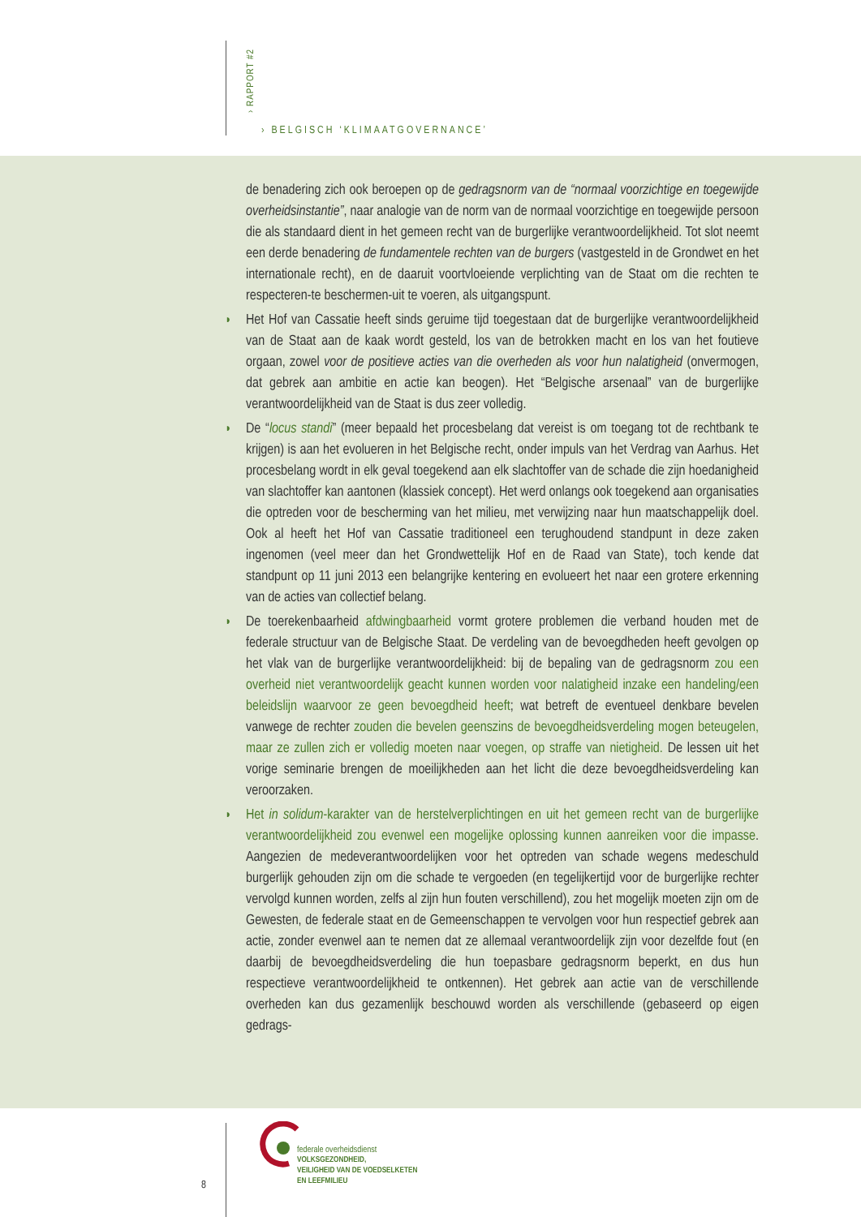› RAPPORT #2
› BELGISCH ‘KLIMAATGOVERNANCE’
de benadering zich ook beroepen op de gedragsnorm van de “normaal voorzichtige en toegewijde overheidsinstantie”, naar analogie van de norm van de normaal voorzichtige en toegewijde persoon die als standaard dient in het gemeen recht van de burgerlijke verantwoordelijkheid. Tot slot neemt een derde benadering de fundamentele rechten van de burgers (vastgesteld in de Grondwet en het internationale recht), en de daaruit voortvloeiende verplichting van de Staat om die rechten te respecteren-te beschermen-uit te voeren, als uitgangspunt.
◗ Het Hof van Cassatie heeft sinds geruime tijd toegestaan dat de burgerlijke verantwoordelijkheid van de Staat aan de kaak wordt gesteld, los van de betrokken macht en los van het foutieve orgaan, zowel voor de positieve acties van die overheden als voor hun nalatigheid (onvermogen, dat gebrek aan ambitie en actie kan beogen). Het “Belgische arsenaal” van de burgerlijke verantwoordelijkheid van de Staat is dus zeer volledig.
◗ De “locus standi” (meer bepaald het procesbelang dat vereist is om toegang tot de rechtbank te krijgen) is aan het evolueren in het Belgische recht, onder impuls van het Verdrag van Aarhus. Het procesbelang wordt in elk geval toegekend aan elk slachtoffer van de schade die zijn hoedanigheid van slachtoffer kan aantonen (klassiek concept). Het werd onlangs ook toegekend aan organisaties die optreden voor de bescherming van het milieu, met verwijzing naar hun maatschappelijk doel. Ook al heeft het Hof van Cassatie traditioneel een terughoudend standpunt in deze zaken ingenomen (veel meer dan het Grondwettelijk Hof en de Raad van State), toch kende dat standpunt op 11 juni 2013 een belangrijke kentering en evolueert het naar een grotere erkenning van de acties van collectief belang.
◗ De toerekenbaarheid afdwingbaarheid vormt grotere problemen die verband houden met de federale structuur van de Belgische Staat. De verdeling van de bevoegdheden heeft gevolgen op het vlak van de burgerlijke verantwoordelijkheid: bij de bepaling van de gedragsnorm zou een overheid niet verantwoordelijk geacht kunnen worden voor nalatigheid inzake een handeling/een beleidslijn waarvoor ze geen bevoegdheid heeft; wat betreft de eventueel denkbare bevelen vanwege de rechter zouden die bevelen geenszins de bevoegdheidsverdeling mogen beteugelen, maar ze zullen zich er volledig moeten naar voegen, op straffe van nietigheid. De lessen uit het vorige seminarie brengen de moeilijkheden aan het licht die deze bevoegdheidsverdeling kan veroorzaken.
◗ Het in solidum-karakter van de herstelverplichtingen en uit het gemeen recht van de burgerlijke verantwoordelijkheid zou evenwel een mogelijke oplossing kunnen aanreiken voor die impasse. Aangezien de medeverantwoordelijken voor het optreden van schade wegens medeschuld burgerlijk gehouden zijn om die schade te vergoeden (en tegelijkertijd voor de burgerlijke rechter vervolgd kunnen worden, zelfs al zijn hun fouten verschillend), zou het mogelijk moeten zijn om de Gewesten, de federale staat en de Gemeenschappen te vervolgen voor hun respectief gebrek aan actie, zonder evenwel aan te nemen dat ze allemaal verantwoordelijk zijn voor dezelfde fout (en daarbij de bevoegdheidsverdeling die hun toepasbare gedragsnorm beperkt, en dus hun respectieve verantwoordelijkheid te ontkennen). Het gebrek aan actie van de verschillende overheden kan dus gezamenlijk beschouwd worden als verschillende (gebaseerd op eigen gedrags-
8
federale overheidsdienst
VOLKSGEZONDHEID,
VEILIGHEID VAN DE VOEDSELKETEN
EN LEEFMILIEU